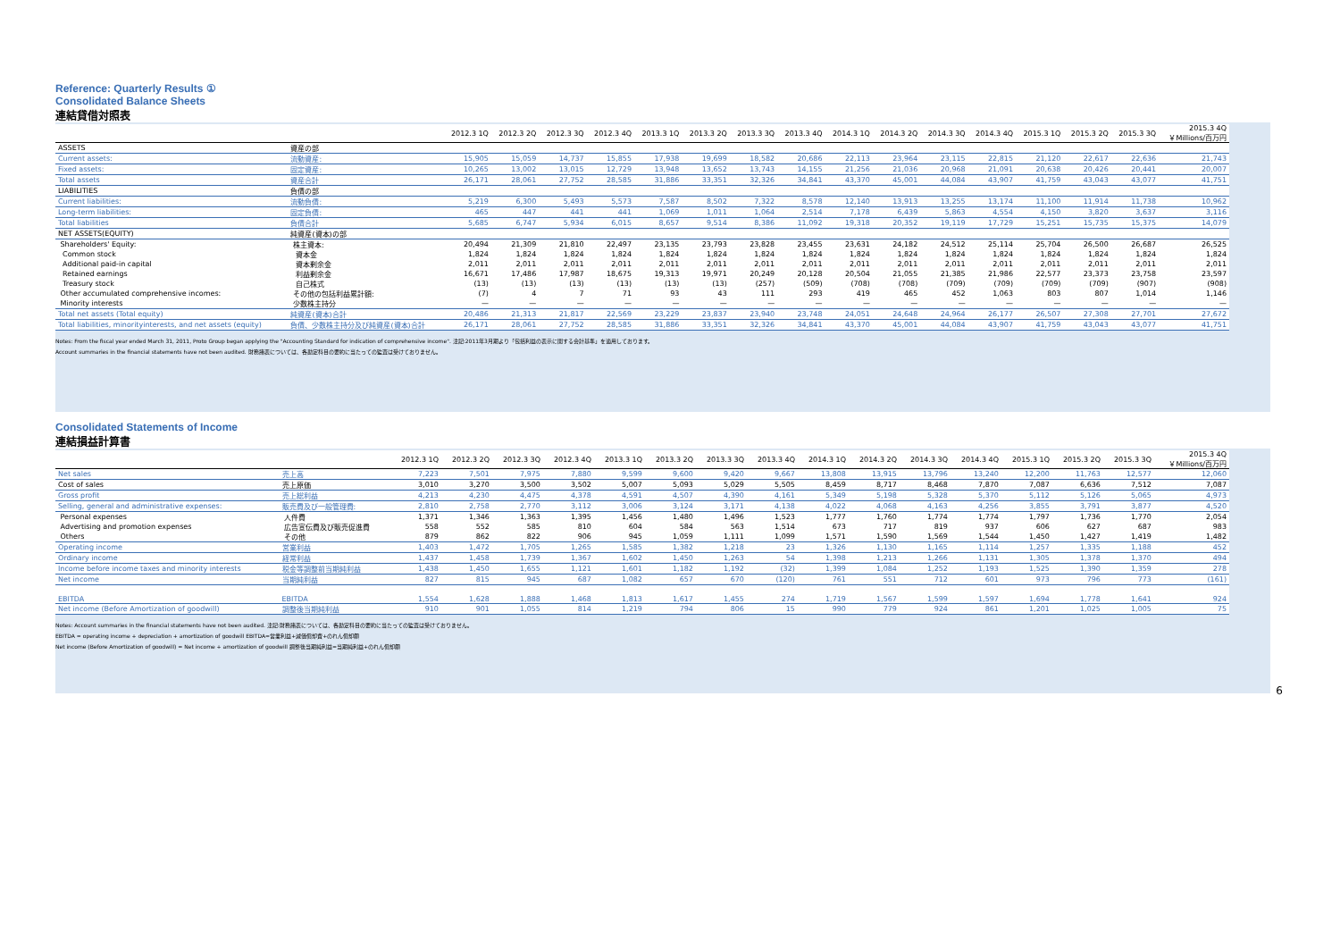Reference: Quarterly Results ①
Consolidated Balance Sheets
連結貸借対照表
| | | 2012.3 1Q | 2012.3 2Q | 2012.3 3Q | 2012.3 4Q | 2013.3 1Q | 2013.3 2Q | 2013.3 3Q | 2013.3 4Q | 2014.3 1Q | 2014.3 2Q | 2014.3 3Q | 2014.3 4Q | 2015.3 1Q | 2015.3 2Q | 2015.3 3Q | 2015.3 4Q ￥Millions/百万円 |
| --- | --- | --- | --- | --- | --- | --- | --- | --- | --- | --- | --- | --- | --- | --- | --- | --- | --- |
| ASSETS | 資産の部 | | | | | | | | | | | | | | | | |
| Current assets: | 流動資産: | 15,905 | 15,059 | 14,737 | 15,855 | 17,938 | 19,699 | 18,582 | 20,686 | 22,113 | 23,964 | 23,115 | 22,815 | 21,120 | 22,617 | 22,636 | 21,743 |
| Fixed assets: | 固定資産: | 10,265 | 13,002 | 13,015 | 12,729 | 13,948 | 13,652 | 13,743 | 14,155 | 21,256 | 21,036 | 20,968 | 21,091 | 20,638 | 20,426 | 20,441 | 20,007 |
| Total assets | 資産合計 | 26,171 | 28,061 | 27,752 | 28,585 | 31,886 | 33,351 | 32,326 | 34,841 | 43,370 | 45,001 | 44,084 | 43,907 | 41,759 | 43,043 | 43,077 | 41,751 |
| LIABILITIES | 負債の部 | | | | | | | | | | | | | | | | |
| Current liabilities: | 流動負債: | 5,219 | 6,300 | 5,493 | 5,573 | 7,587 | 8,502 | 7,322 | 8,578 | 12,140 | 13,913 | 13,255 | 13,174 | 11,100 | 11,914 | 11,738 | 10,962 |
| Long-term liabilities: | 固定負債: | 465 | 447 | 441 | 441 | 1,069 | 1,011 | 1,064 | 2,514 | 7,178 | 6,439 | 5,863 | 4,554 | 4,150 | 3,820 | 3,637 | 3,116 |
| Total liabilities | 負債合計 | 5,685 | 6,747 | 5,934 | 6,015 | 8,657 | 9,514 | 8,386 | 11,092 | 19,318 | 20,352 | 19,119 | 17,729 | 15,251 | 15,735 | 15,375 | 14,079 |
| NET ASSETS(EQUITY) | 純資産(資本)の部 | | | | | | | | | | | | | | | | |
| Shareholders' Equity: | 株主資本: | 20,494 | 21,309 | 21,810 | 22,497 | 23,135 | 23,793 | 23,828 | 23,455 | 23,631 | 24,182 | 24,512 | 25,114 | 25,704 | 26,500 | 26,687 | 26,525 |
| Common stock | 資本金 | 1,824 | 1,824 | 1,824 | 1,824 | 1,824 | 1,824 | 1,824 | 1,824 | 1,824 | 1,824 | 1,824 | 1,824 | 1,824 | 1,824 | 1,824 | 1,824 |
| Additional paid-in capital | 資本剰余金 | 2,011 | 2,011 | 2,011 | 2,011 | 2,011 | 2,011 | 2,011 | 2,011 | 2,011 | 2,011 | 2,011 | 2,011 | 2,011 | 2,011 | 2,011 | 2,011 |
| Retained earnings | 利益剰余金 | 16,671 | 17,486 | 17,987 | 18,675 | 19,313 | 19,971 | 20,249 | 20,128 | 20,504 | 21,055 | 21,385 | 21,986 | 22,577 | 23,373 | 23,758 | 23,597 |
| Treasury stock | 自己株式 | (13) | (13) | (13) | (13) | (13) | (13) | (257) | (509) | (708) | (708) | (709) | (709) | (709) | (709) | (907) | (908) |
| Other accumulated comprehensive incomes: | その他の包括利益累計額: | (7) | 4 | 7 | 71 | 93 | 43 | 111 | 293 | 419 | 465 | 452 | 1,063 | 803 | 807 | 1,014 | 1,146 |
| Minority interests | 少数株主持分 | — | — | — | — | — | — | — | — | — | — | — | — | — | — | — | — |
| Total net assets (Total equity) | 純資産(資本)合計 | 20,486 | 21,313 | 21,817 | 22,569 | 23,229 | 23,837 | 23,940 | 23,748 | 24,051 | 24,648 | 24,964 | 26,177 | 26,507 | 27,308 | 27,701 | 27,672 |
| Total liabilities, minorityinterests, and net assets (equity) | 負債、少数株主持分及び純資産(資本)合計 | 26,171 | 28,061 | 27,752 | 28,585 | 31,886 | 33,351 | 32,326 | 34,841 | 43,370 | 45,001 | 44,084 | 43,907 | 41,759 | 43,043 | 43,077 | 41,751 |
Notes: From the fiscal year ended March 31, 2011, Proto Group began applying the "Accounting Standard for indication of comprehensive income". 注記:2011年3月期より「包括利益の表示に関する会計基準」を適用しております。
Account summaries in the financial statements have not been audited. 財務諸表については、各勘定科目の要約に当たっての監査は受けておりません。
Consolidated Statements of Income
連結損益計算書
| | | 2012.3 1Q | 2012.3 2Q | 2012.3 3Q | 2012.3 4Q | 2013.3 1Q | 2013.3 2Q | 2013.3 3Q | 2013.3 4Q | 2014.3 1Q | 2014.3 2Q | 2014.3 3Q | 2014.3 4Q | 2015.3 1Q | 2015.3 2Q | 2015.3 3Q | 2015.3 4Q ￥Millions/百万円 |
| --- | --- | --- | --- | --- | --- | --- | --- | --- | --- | --- | --- | --- | --- | --- | --- | --- | --- |
| Net sales | 売上高 | 7,223 | 7,501 | 7,975 | 7,880 | 9,599 | 9,600 | 9,420 | 9,667 | 13,808 | 13,915 | 13,796 | 13,240 | 12,200 | 11,763 | 12,577 | 12,060 |
| Cost of sales | 売上原価 | 3,010 | 3,270 | 3,500 | 3,502 | 5,007 | 5,093 | 5,029 | 5,505 | 8,459 | 8,717 | 8,468 | 7,870 | 7,087 | 6,636 | 7,512 | 7,087 |
| Gross profit | 売上総利益 | 4,213 | 4,230 | 4,475 | 4,378 | 4,591 | 4,507 | 4,390 | 4,161 | 5,349 | 5,198 | 5,328 | 5,370 | 5,112 | 5,126 | 5,065 | 4,973 |
| Selling, general and administrative expenses: | 販売費及び一般管理費: | 2,810 | 2,758 | 2,770 | 3,112 | 3,006 | 3,124 | 3,171 | 4,138 | 4,022 | 4,068 | 4,163 | 4,256 | 3,855 | 3,791 | 3,877 | 4,520 |
| Personal expenses | 人件費 | 1,371 | 1,346 | 1,363 | 1,395 | 1,456 | 1,480 | 1,496 | 1,523 | 1,777 | 1,760 | 1,774 | 1,774 | 1,797 | 1,736 | 1,770 | 2,054 |
| Advertising and promotion expenses | 広告宣伝費及び販売促進費 | 558 | 552 | 585 | 810 | 604 | 584 | 563 | 1,514 | 673 | 717 | 819 | 937 | 606 | 627 | 687 | 983 |
| Others | その他 | 879 | 862 | 822 | 906 | 945 | 1,059 | 1,111 | 1,099 | 1,571 | 1,590 | 1,569 | 1,544 | 1,450 | 1,427 | 1,419 | 1,482 |
| Operating income | 営業利益 | 1,403 | 1,472 | 1,705 | 1,265 | 1,585 | 1,382 | 1,218 | 23 | 1,326 | 1,130 | 1,165 | 1,114 | 1,257 | 1,335 | 1,188 | 452 |
| Ordinary income | 経常利益 | 1,437 | 1,458 | 1,739 | 1,367 | 1,602 | 1,450 | 1,263 | 54 | 1,398 | 1,213 | 1,266 | 1,131 | 1,305 | 1,378 | 1,370 | 494 |
| Income before income taxes and minority interests | 税金等調整前当期純利益 | 1,438 | 1,450 | 1,655 | 1,121 | 1,601 | 1,182 | 1,192 | (32) | 1,399 | 1,084 | 1,252 | 1,193 | 1,525 | 1,390 | 1,359 | 278 |
| Net income | 当期純利益 | 827 | 815 | 945 | 687 | 1,082 | 657 | 670 | (120) | 761 | 551 | 712 | 601 | 973 | 796 | 773 | (161) |
| EBITDA | EBITDA | 1,554 | 1,628 | 1,888 | 1,468 | 1,813 | 1,617 | 1,455 | 274 | 1,719 | 1,567 | 1,599 | 1,597 | 1,694 | 1,778 | 1,641 | 924 |
| Net income (Before Amortization of goodwill) | 調整後当期純利益 | 910 | 901 | 1,055 | 814 | 1,219 | 794 | 806 | 15 | 990 | 779 | 924 | 861 | 1,201 | 1,025 | 1,005 | 75 |
Notes: Account summaries in the financial statements have not been audited. 注記:財務諸表については、各勘定科目の要約に当たっての監査は受けておりません。
EBITDA = operating income + depreciation + amortization of goodwill EBITDA=営業利益+減価償却費+のれん償却額
Net income (Before Amortization of goodwill) = Net income + amortization of goodwill 調整後当期純利益=当期純利益+のれん償却額
6